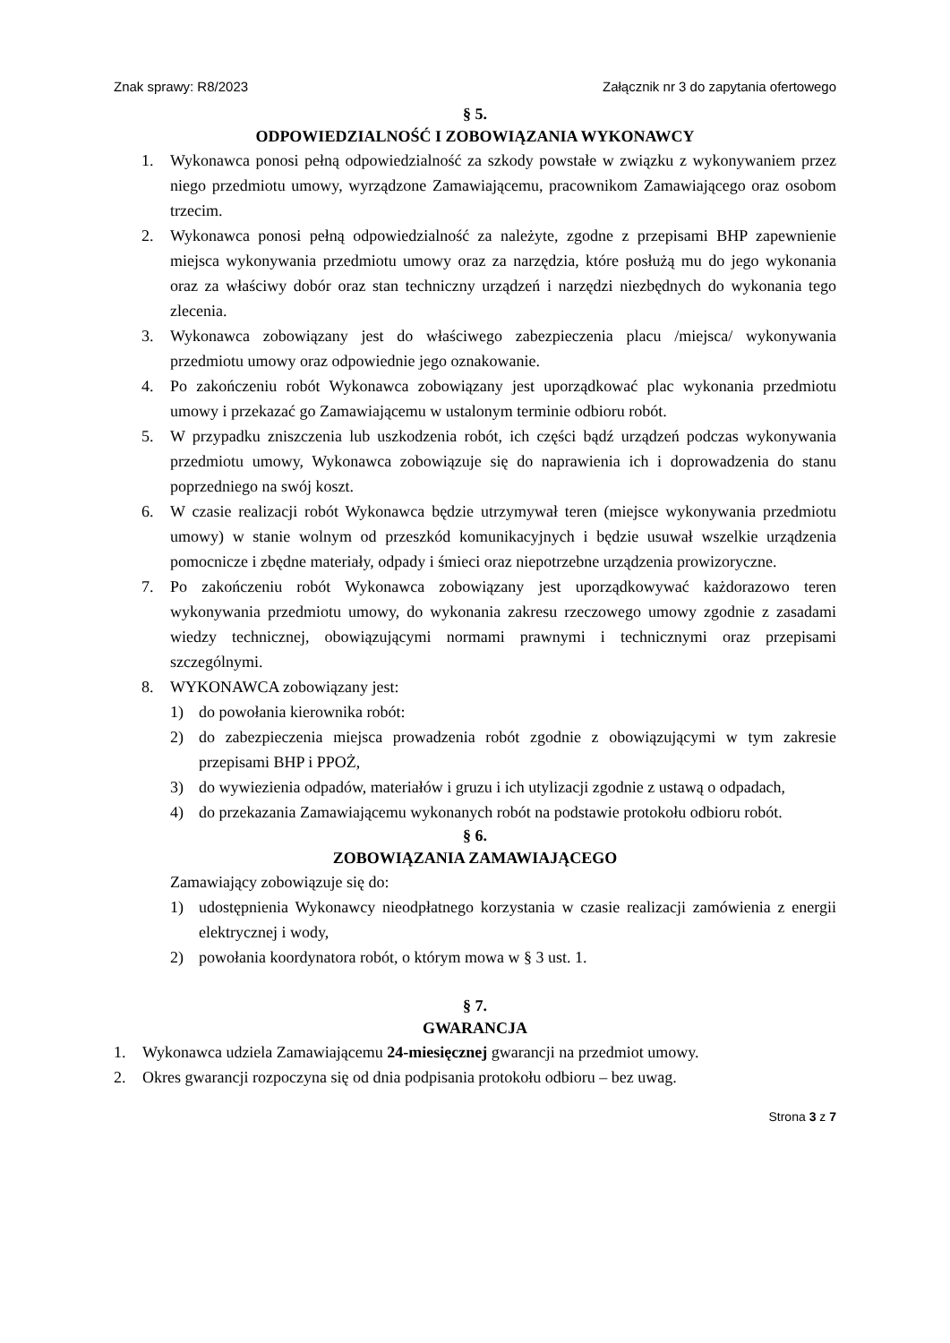Znak sprawy: R8/2023 Załącznik nr 3 do zapytania ofertowego
§ 5.
ODPOWIEDZIALNOŚĆ I ZOBOWIĄZANIA WYKONAWCY
1. Wykonawca ponosi pełną odpowiedzialność za szkody powstałe w związku z wykonywaniem przez niego przedmiotu umowy, wyrządzone Zamawiającemu, pracownikom Zamawiającego oraz osobom trzecim.
2. Wykonawca ponosi pełną odpowiedzialność za należyte, zgodne z przepisami BHP zapewnienie miejsca wykonywania przedmiotu umowy oraz za narzędzia, które posłużą mu do jego wykonania oraz za właściwy dobór oraz stan techniczny urządzeń i narzędzi niezbędnych do wykonania tego zlecenia.
3. Wykonawca zobowiązany jest do właściwego zabezpieczenia placu /miejsca/ wykonywania przedmiotu umowy oraz odpowiednie jego oznakowanie.
4. Po zakończeniu robót Wykonawca zobowiązany jest uporządkować plac wykonania przedmiotu umowy i przekazać go Zamawiającemu w ustalonym terminie odbioru robót.
5. W przypadku zniszczenia lub uszkodzenia robót, ich części bądź urządzeń podczas wykonywania przedmiotu umowy, Wykonawca zobowiązuje się do naprawienia ich i doprowadzenia do stanu poprzedniego na swój koszt.
6. W czasie realizacji robót Wykonawca będzie utrzymywał teren (miejsce wykonywania przedmiotu umowy) w stanie wolnym od przeszkód komunikacyjnych i będzie usuwał wszelkie urządzenia pomocnicze i zbędne materiały, odpady i śmieci oraz niepotrzebne urządzenia prowizoryczne.
7. Po zakończeniu robót Wykonawca zobowiązany jest uporządkowywać każdorazowo teren wykonywania przedmiotu umowy, do wykonania zakresu rzeczowego umowy zgodnie z zasadami wiedzy technicznej, obowiązującymi normami prawnymi i technicznymi oraz przepisami szczególnymi.
8. WYKONAWCA zobowiązany jest:
1) do powołania kierownika robót:
2) do zabezpieczenia miejsca prowadzenia robót zgodnie z obowiązującymi w tym zakresie przepisami BHP i PPOŻ,
3) do wywiezienia odpadów, materiałów i gruzu i ich utylizacji zgodnie z ustawą o odpadach,
4) do przekazania Zamawiającemu wykonanych robót na podstawie protokołu odbioru robót.
§ 6.
ZOBOWIĄZANIA ZAMAWIAJĄCEGO
Zamawiający zobowiązuje się do:
1) udostępnienia Wykonawcy nieodpłatnego korzystania w czasie realizacji zamówienia z energii elektrycznej i wody,
2) powołania koordynatora robót, o którym mowa w § 3 ust. 1.
§ 7.
GWARANCJA
1. Wykonawca udziela Zamawiającemu 24-miesięcznej gwarancji na przedmiot umowy.
2. Okres gwarancji rozpoczyna się od dnia podpisania protokołu odbioru – bez uwag.
Strona 3 z 7